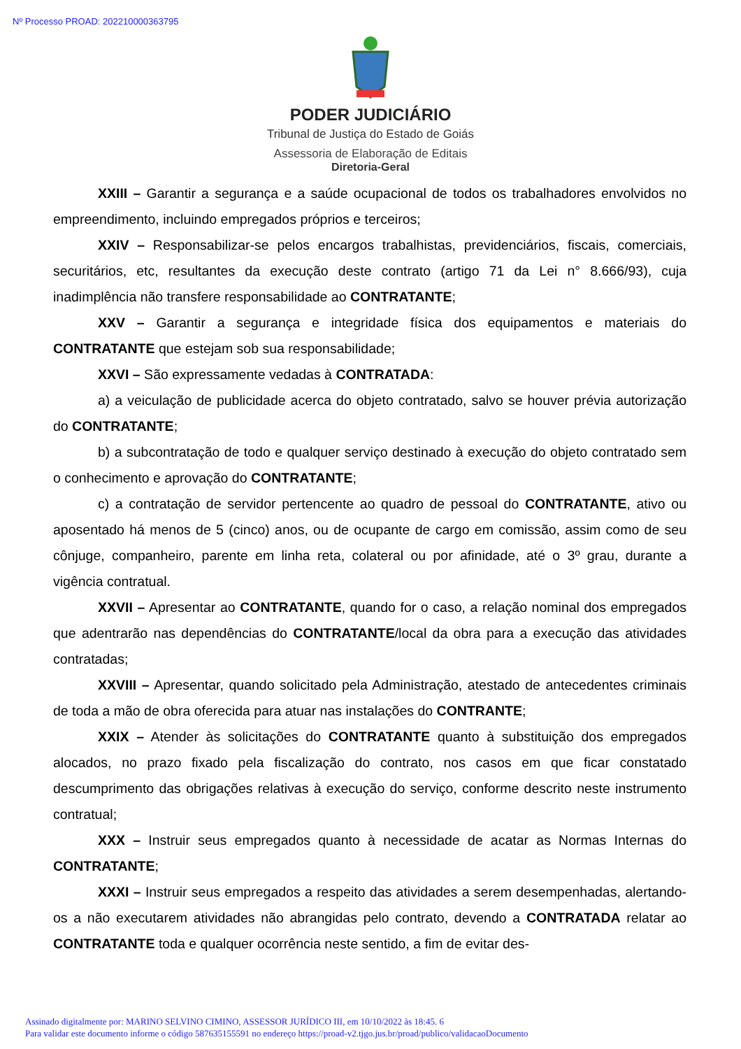Nº Processo PROAD: 202210000363795
PODER JUDICIÁRIO
Tribunal de Justiça do Estado de Goiás
Assessoria de Elaboração de Editais
Diretoria-Geral
XXIII – Garantir a segurança e a saúde ocupacional de todos os trabalhadores envolvidos no empreendimento, incluindo empregados próprios e terceiros;
XXIV – Responsabilizar-se pelos encargos trabalhistas, previdenciários, fiscais, comerciais, securitários, etc, resultantes da execução deste contrato (artigo 71 da Lei n° 8.666/93), cuja inadimplência não transfere responsabilidade ao CONTRATANTE;
XXV – Garantir a segurança e integridade física dos equipamentos e materiais do CONTRATANTE que estejam sob sua responsabilidade;
XXVI – São expressamente vedadas à CONTRATADA:
a) a veiculação de publicidade acerca do objeto contratado, salvo se houver prévia autorização do CONTRATANTE;
b) a subcontratação de todo e qualquer serviço destinado à execução do objeto contratado sem o conhecimento e aprovação do CONTRATANTE;
c) a contratação de servidor pertencente ao quadro de pessoal do CONTRATANTE, ativo ou aposentado há menos de 5 (cinco) anos, ou de ocupante de cargo em comissão, assim como de seu cônjuge, companheiro, parente em linha reta, colateral ou por afinidade, até o 3º grau, durante a vigência contratual.
XXVII – Apresentar ao CONTRATANTE, quando for o caso, a relação nominal dos empregados que adentrarão nas dependências do CONTRATANTE/local da obra para a execução das atividades contratadas;
XXVIII – Apresentar, quando solicitado pela Administração, atestado de antecedentes criminais de toda a mão de obra oferecida para atuar nas instalações do CONTRANTE;
XXIX – Atender às solicitações do CONTRATANTE quanto à substituição dos empregados alocados, no prazo fixado pela fiscalização do contrato, nos casos em que ficar constatado descumprimento das obrigações relativas à execução do serviço, conforme descrito neste instrumento contratual;
XXX – Instruir seus empregados quanto à necessidade de acatar as Normas Internas do CONTRATANTE;
XXXI – Instruir seus empregados a respeito das atividades a serem desempenhadas, alertando-os a não executarem atividades não abrangidas pelo contrato, devendo a CONTRATADA relatar ao CONTRATANTE toda e qualquer ocorrência neste sentido, a fim de evitar des-
Assinado digitalmente por: MARINO SELVINO CIMINO, ASSESSOR JURÍDICO III, em 10/10/2022 às 18:45. 6
Para validar este documento informe o código 587635155591 no endereço https://proad-v2.tjgo.jus.br/proad/publico/validacaoDocumento